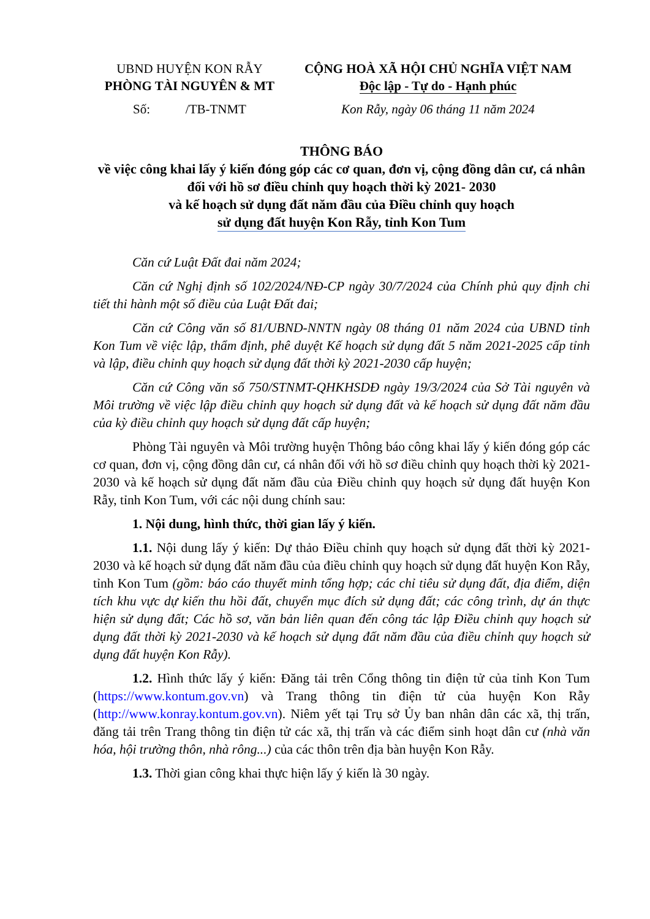UBND HUYỆN KON RẪY
PHÒNG TÀI NGUYÊN & MT
Số: /TB-TNMT
CỘNG HOÀ XÃ HỘI CHỦ NGHĨA VIỆT NAM
Độc lập - Tự do - Hạnh phúc
Kon Rẫy, ngày 06 tháng 11 năm 2024
THÔNG BÁO
về việc công khai lấy ý kiến đóng góp các cơ quan, đơn vị, cộng đồng dân cư, cá nhân đối với hồ sơ điều chỉnh quy hoạch thời kỳ 2021- 2030
và kế hoạch sử dụng đất năm đầu của Điều chỉnh quy hoạch
sử dụng đất huyện Kon Rẫy, tỉnh Kon Tum
Căn cứ Luật Đất đai năm 2024;
Căn cứ Nghị định số 102/2024/NĐ-CP ngày 30/7/2024 của Chính phủ quy định chi tiết thi hành một số điều của Luật Đất đai;
Căn cứ Công văn số 81/UBND-NNTN ngày 08 tháng 01 năm 2024 của UBND tỉnh Kon Tum về việc lập, thẩm định, phê duyệt Kế hoạch sử dụng đất 5 năm 2021-2025 cấp tỉnh và lập, điều chỉnh quy hoạch sử dụng đất thời kỳ 2021-2030 cấp huyện;
Căn cứ Công văn số 750/STNMT-QHKHSDĐ ngày 19/3/2024 của Sở Tài nguyên và Môi trường về việc lập điều chỉnh quy hoạch sử dụng đất và kế hoạch sử dụng đất năm đầu của kỳ điều chỉnh quy hoạch sử dụng đất cấp huyện;
Phòng Tài nguyên và Môi trường huyện Thông báo công khai lấy ý kiến đóng góp các cơ quan, đơn vị, cộng đồng dân cư, cá nhân đối với hồ sơ điều chỉnh quy hoạch thời kỳ 2021- 2030 và kế hoạch sử dụng đất năm đầu của Điều chỉnh quy hoạch sử dụng đất huyện Kon Rẫy, tỉnh Kon Tum, với các nội dung chính sau:
1. Nội dung, hình thức, thời gian lấy ý kiến.
1.1. Nội dung lấy ý kiến: Dự thảo Điều chỉnh quy hoạch sử dụng đất thời kỳ 2021-2030 và kế hoạch sử dụng đất năm đầu của điều chỉnh quy hoạch sử dụng đất huyện Kon Rẫy, tỉnh Kon Tum (gồm: báo cáo thuyết minh tổng hợp; các chỉ tiêu sử dụng đất, địa điểm, diện tích khu vực dự kiến thu hồi đất, chuyển mục đích sử dụng đất; các công trình, dự án thực hiện sử dụng đất; Các hồ sơ, văn bản liên quan đến công tác lập Điều chỉnh quy hoạch sử dụng đất thời kỳ 2021-2030 và kế hoạch sử dụng đất năm đầu của điều chỉnh quy hoạch sử dụng đất huyện Kon Rẫy).
1.2. Hình thức lấy ý kiến: Đăng tải trên Cổng thông tin điện tử của tỉnh Kon Tum (https://www.kontum.gov.vn) và Trang thông tin điện tử của huyện Kon Rẫy (http://www.konray.kontum.gov.vn). Niêm yết tại Trụ sở Ủy ban nhân dân các xã, thị trấn, đăng tải trên Trang thông tin điện tử các xã, thị trấn và các điểm sinh hoạt dân cư (nhà văn hóa, hội trường thôn, nhà rông...) của các thôn trên địa bàn huyện Kon Rẫy.
1.3. Thời gian công khai thực hiện lấy ý kiến là 30 ngày.